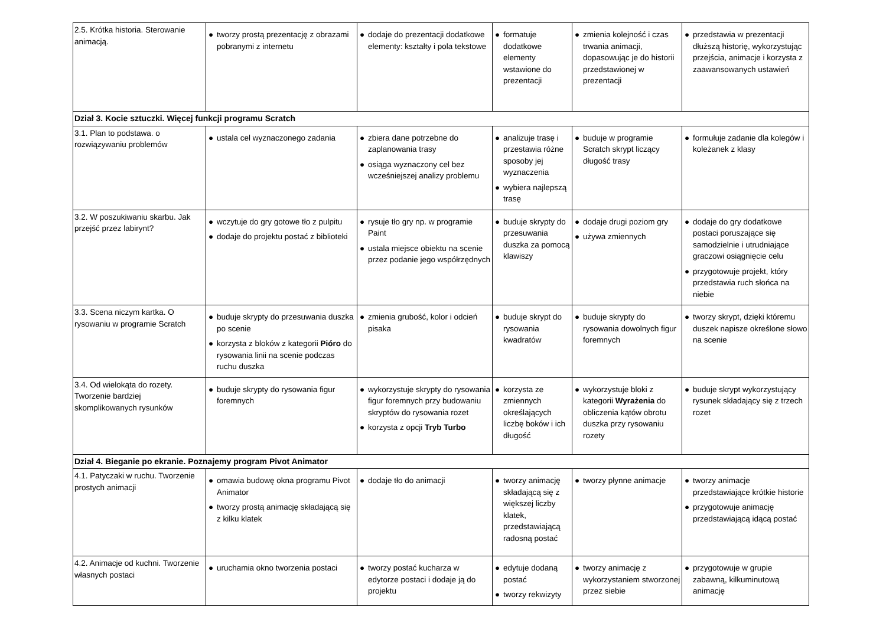| 2.5. Krótka historia. Sterowanie animacją. | ● tworzy prostą prezentację z obrazami pobranymi z internetu | ● dodaje do prezentacji dodatkowe elementy: kształty i pola tekstowe | ● formatuje dodatkowe elementy wstawione do prezentacji | ● zmienia kolejność i czas trwania animacji, dopasowując je do historii przedstawionej w prezentacji | ● przedstawia w prezentacji dłuższą historię, wykorzystując przejścia, animacje i korzysta z zaawansowanych ustawień |
| Dział 3. Kocie sztuczki. Więcej funkcji programu Scratch | | | | | |
| 3.1. Plan to podstawa. o rozwiązywaniu problemów | ● ustala cel wyznaczonego zadania | ● zbiera dane potrzebne do zaplanowania trasy ● osiąga wyznaczony cel bez wcześniejszej analizy problemu | ● analizuje trasę i przestawia różne sposoby jej wyznaczenia ● wybiera najlepszą trasę | ● buduje w programie Scratch skrypt liczący długość trasy | ● formułuje zadanie dla kolegów i koleżanek z klasy |
| 3.2. W poszukiwaniu skarbu. Jak przejść przez labirynt? | ● wczytuje do gry gotowe tło z pulpitu ● dodaje do projektu postać z biblioteki | ● rysuje tło gry np. w programie Paint ● ustala miejsce obiektu na scenie przez podanie jego współrzędnych | ● buduje skrypty do przesuwania duszka za pomocą klawiszy | ● dodaje drugi poziom gry ● używa zmiennych | ● dodaje do gry dodatkowe postaci poruszające się samodzielnie i utrudniające graczowi osiągnięcie celu ● przygotowuje projekt, który przedstawia ruch słońca na niebie |
| 3.3. Scena niczym kartka. O rysowaniu w programie Scratch | ● buduje skrypty do przesuwania duszka po scenie ● korzysta z bloków z kategorii Pióro do rysowania linii na scenie podczas ruchu duszka | ● zmienia grubość, kolor i odcień pisaka | ● buduje skrypt do rysowania kwadratów | ● buduje skrypty do rysowania dowolnych figur foremnych | ● tworzy skrypt, dzięki któremu duszek napisze określone słowo na scenie |
| 3.4. Od wielokąta do rozety. Tworzenie bardziej skomplikowanych rysunków | ● buduje skrypty do rysowania figur foremnych | ● wykorzystuje skrypty do rysowania figur foremnych przy budowaniu skryptów do rysowania rozet ● korzysta z opcji Tryb Turbo | ● korzysta ze zmiennych określających liczbę boków i ich długość | ● wykorzystuje bloki z kategorii Wyrażenia do obliczenia kątów obrotu duszka przy rysowaniu rozety | ● buduje skrypt wykorzystujący rysunek składający się z trzech rozet |
| Dział 4. Bieganie po ekranie. Poznajemy program Pivot Animator | | | | | |
| 4.1. Patyczaki w ruchu. Tworzenie prostych animacji | ● omawia budowę okna programu Pivot Animator ● tworzy prostą animację składającą się z kilku klatek | ● dodaje tło do animacji | ● tworzy animację składającą się z większej liczby klatek, przedstawiającą radosną postać | ● tworzy płynne animacje | ● tworzy animacje przedstawiające krótkie historie ● przygotowuje animację przedstawiającą idącą postać |
| 4.2. Animacje od kuchni. Tworzenie własnych postaci | ● uruchamia okno tworzenia postaci | ● tworzy postać kucharza w edytorze postaci i dodaje ją do projektu | ● edytuje dodaną postać ● tworzy rekwizyty | ● tworzy animację z wykorzystaniem stworzonej przez siebie | ● przygotowuje w grupie zabawną, kilkuminutową animację |